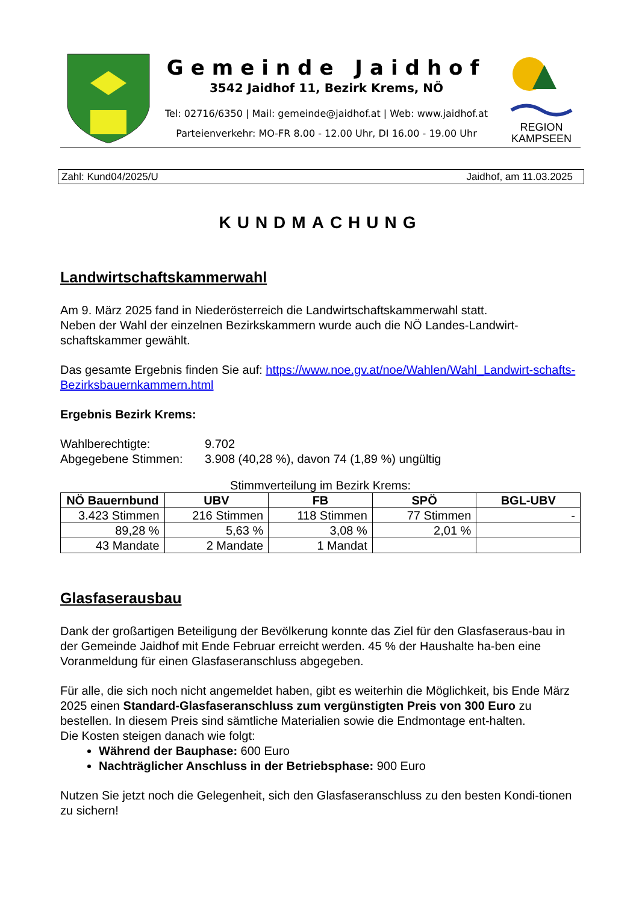Gemeinde Jaidhof
3542 Jaidhof 11, Bezirk Krems, NÖ
Tel: 02716/6350 | Mail: gemeinde@jaidhof.at | Web: www.jaidhof.at
Parteienverkehr: MO-FR 8.00 - 12.00 Uhr, DI 16.00 - 19.00 Uhr
REGION
KAMPSEEN
Zahl: Kund04/2025/U Jaidhof, am 11.03.2025
KUNDMACHUNG
Landwirtschaftskammerwahl
Am 9. März 2025 fand in Niederösterreich die Landwirtschaftskammerwahl statt.
Neben der Wahl der einzelnen Bezirkskammern wurde auch die NÖ Landes-Landwirt-schaftskammer gewählt.
Das gesamte Ergebnis finden Sie auf: https://www.noe.gv.at/noe/Wahlen/Wahl_Landwirt-schafts-Bezirksbauernkammern.html
Ergebnis Bezirk Krems:
Wahlberechtigte: 9.702
Abgegebene Stimmen: 3.908 (40,28 %), davon 74 (1,89 %) ungültig
Stimmverteilung im Bezirk Krems:
| NÖ Bauernbund | UBV | FB | SPÖ | BGL-UBV |
| --- | --- | --- | --- | --- |
| 3.423 Stimmen | 216 Stimmen | 118 Stimmen | 77 Stimmen | - |
| 89,28 % | 5,63 % | 3,08 % | 2,01 % | |
| 43 Mandate | 2 Mandate | 1 Mandat | | |
Glasfaserausbau
Dank der großartigen Beteiligung der Bevölkerung konnte das Ziel für den Glasfaseraus-bau in der Gemeinde Jaidhof mit Ende Februar erreicht werden. 45 % der Haushalte ha-ben eine Voranmeldung für einen Glasfaseranschluss abgegeben.
Für alle, die sich noch nicht angemeldet haben, gibt es weiterhin die Möglichkeit, bis Ende März 2025 einen Standard-Glasfaseranschluss zum vergünstigten Preis von 300 Euro zu bestellen. In diesem Preis sind sämtliche Materialien sowie die Endmontage ent-halten.
Die Kosten steigen danach wie folgt:
Während der Bauphase: 600 Euro
Nachträglicher Anschluss in der Betriebsphase: 900 Euro
Nutzen Sie jetzt noch die Gelegenheit, sich den Glasfaseranschluss zu den besten Kondi-tionen zu sichern!